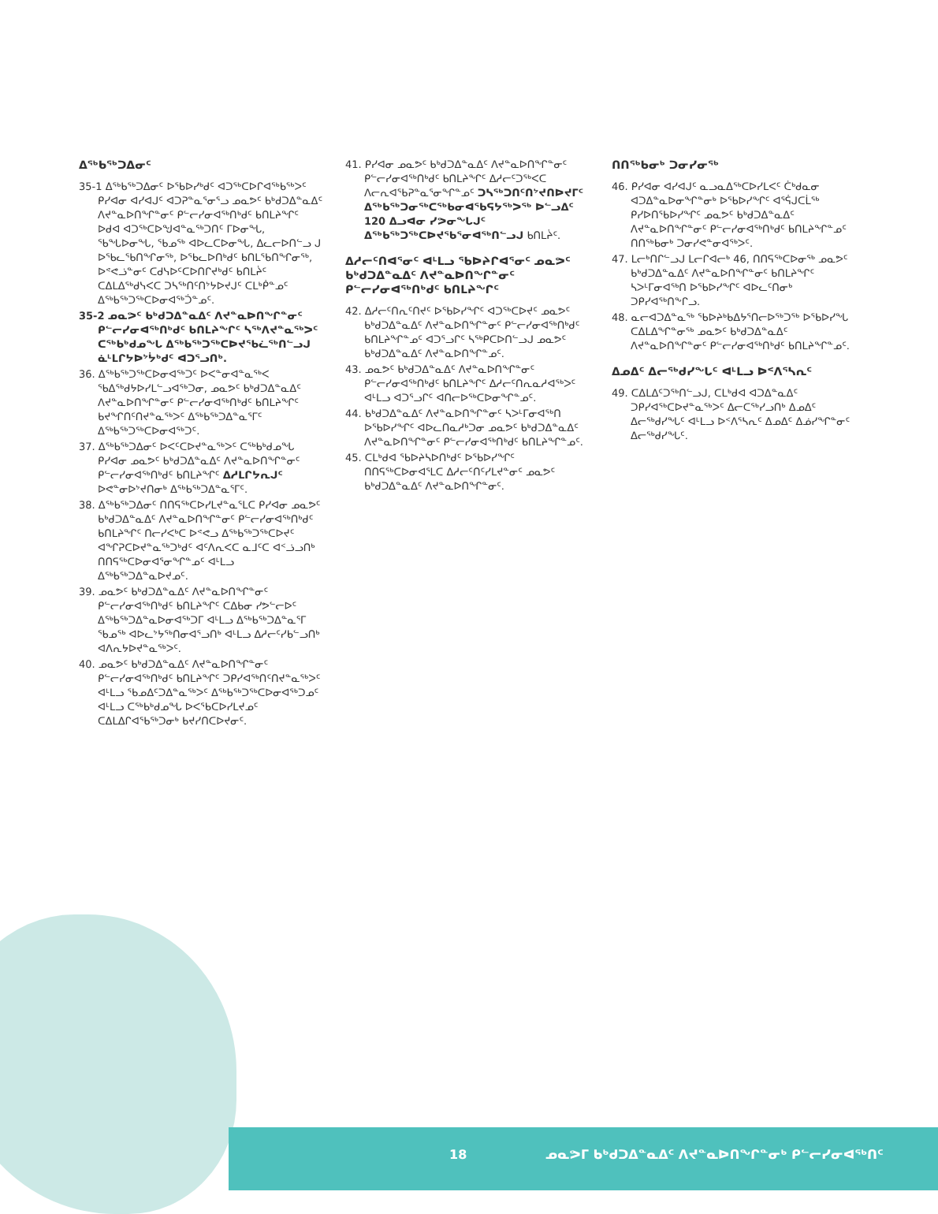ᐃᖅᑲᖅᑐᐃᓂᑦ
35-1 ᐃᖅᑲᖅᑐᐃᓂᑦ ᐅᕐᑲᐅᓯᒃᑯᑦ ᐊᑐᖅᑕᐅᒋᐊᖅᑲᖅᐳᑦ ᑭᓯᐊᓂ ᐊᓯᐊᒍᑦ ᐊᑐᕈᓐᓇᕐᓂᕐᓗ ᓄᓇᕗᑦ ᑲᒃᑯᑐᐃᓐᓇᐃᑦ ᐱᔪᓐᓇᐅᑎᖏᓐᓂᑦ ᑭᓪᓕᓯᓂᐊᖅᑎᒃᑯᑦ ᑲᑎᒪᔨᖏᑦ ᐅᑯᐊ ᐊᑐᖅᑕᐅᖑᐊᓐᓇᖅᑐᑎᑦ ᒥᐅᓂᖓ, ᖃᖓᐅᓂᖓ, ᖃᓄᖅ ᐊᐅᓚᑕᐅᓂᖓ, ᐃᓚᓕᐅᑎᓪᓗ ᒍ ᐅᖃᓚᖃᑎᖏᓂᖅ, ᐅᖃᓚᐅᑎᒃᑯᑦ ᑲᑎᒪᖃᑎᖏᓂᖅ, ᐅᕝᕙᓘᓐᓂᑦ ᑕᑯᓭᐅᑦᑕᐅᑎᒋᔪᒃᑯᑦ ᑲᑎᒪᔩᑦ ᑕᐃᒪᐃᖅᑯᓭᐸᑕ ᑐᓴᖅᑎᑦᑎᔾᔭᐅᔪᒍᑦ ᑕᒪᒃᑮᓐᓄᑦ ᐃᖅᑲᖅᑐᖅᑕᐅᓂᐊᖅᑑᓐᓄᑦ.
35-2 ᓄᓇᕗᑦ ᑲᒃᑯᑐᐃᓐᓇᐃᑦ ᐱᔪᓐᓇᐅᑎᖏᓐᓂᑦ ᑭᓪᓕᓯᓂᐊᖅᑎᒃᑯᑦ ᑲᑎᒪᔨᖏᑦ ᓴᖅᐱᔪᓐᓇᖅᐳᑦ ᑕᖅᑲᒃᑯᓄᖓ ᐃᖅᑲᖅᑐᖅᑕᐅᔪᖃᓛᖅᑎᓪᓗᒍ ᓈᒻᒪᒋᔭᐅᔾᔮᒃᑯᑦ ᐊᑐᕐᓗᑎᒃ.
36. ᐃᖅᑲᖅᑐᖅᑕᐅᓂᐊᖅᑐᑦ ᐅᐸᓐᓂᐊᓐᓇᖅᐸ ᖃᐃᖅᑯᔭᐅᓯᒪᓪᓗᐊᖅᑐᓂ, ᓄᓇᕗᑦ ᑲᒃᑯᑐᐃᓐᓇᐃᑦ ᐱᔪᓐᓇᐅᑎᖏᓐᓂᑦ ᑭᓪᓕᓯᓂᐊᖅᑎᒃᑯᑦ ᑲᑎᒪᔨᖏᑦ ᑲᔪᖏᑎᑦᑎᔪᓐᓇᖅᐳᑦ ᐃᖅᑲᖅᑐᐃᓐᓇᕐᒥᑦ ᐃᖅᑲᖅᑐᖅᑕᐅᓂᐊᖅᑐᑦ.
37. ᐃᖅᑲᖅᑐᐃᓂᑦ ᐅᐸᑦᑕᐅᔪᓐᓇᖅᐳᑦ ᑕᖅᑲᒃᑯᓄᖓ ᑭᓯᐊᓂ ᓄᓇᕗᑦ ᑲᒃᑯᑐᐃᓐᓇᐃᑦ ᐱᔪᓐᓇᐅᑎᖏᓐᓂᑦ ᑭᓪᓕᓯᓂᐊᖅᑎᒃᑯᑦ ᑲᑎᒪᔨᖏᑦ ᐃᓱᒪᒋᔭᕆᒍᑦ ᐅᕙᓐᓂᐅᔾᔪᑎᓂᒃ ᐃᖅᑲᖅᑐᐃᓐᓇᕐᒥᑦ.
38. ᐃᖅᑲᖅᑐᐃᓂᑦ ᑎᑎᕋᖅᑕᐅᓯᒪᔪᓐᓇᕐᒪᑕ ᑭᓯᐊᓂ ᓄᓇᕗᑦ ᑲᒃᑯᑐᐃᓐᓇᐃᑦ ᐱᔪᓐᓇᐅᑎᖏᓐᓂᑦ ᑭᓪᓕᓯᓂᐊᖅᑎᒃᑯᑦ ᑲᑎᒪᔨᖏᑦ ᑎᓕᓯᐸᒃᑕ ᐅᕝᕙᓗ ᐃᖅᑲᖅᑐᖅᑕᐅᔪᑦ ᐊᖏᕈᑕᐅᔪᓐᓇᖅᑐᒃᑯᑦ ᐊᑦᐱᕆᐸᑕ ᓇᒧᑦᑕ ᐊᑉᓘᓗᑎᒃ ᑎᑎᕋᖅᑕᐅᓂᐊᕐᓂᖏᓐᓄᑦ ᐊᒻᒪᓗ ᐃᖅᑲᖅᑐᐃᓐᓇᐅᔪᓄᑦ.
39. ᓄᓇᕗᑦ ᑲᒃᑯᑐᐃᓐᓇᐃᑦ ᐱᔪᓐᓇᐅᑎᖏᓐᓂᑦ ᑭᓪᓕᓯᓂᐊᖅᑎᒃᑯᑦ ᑲᑎᒪᔨᖏᑦ ᑕᐃᑲᓂ ᓯᕗᓪᓕᐅᑦ ᐃᖅᑲᖅᑐᐃᓐᓇᐅᓂᐊᖅᑐᒥ ᐊᒻᒪᓗ ᐃᖅᑲᖅᑐᐃᓐᓇᕐᒥ ᖃᓄᖅ ᐊᐅᓚᔾᔭᖅᑎᓂᐊᕐᓗᑎᒃ ᐊᒻᒪᓗ ᐃᓱᓕᑦᓯᑲᓪᓗᑎᒃ ᐊᐱᕆᔭᐅᔪᓐᓇᖅᐳᑦ.
40. ᓄᓇᕗᑦ ᑲᒃᑯᑐᐃᓐᓇᐃᑦ ᐱᔪᓐᓇᐅᑎᖏᓐᓂᑦ ᑭᓪᓕᓯᓂᐊᖅᑎᒃᑯᑦ ᑲᑎᒪᔨᖏᑦ ᑐᑭᓯᐊᖅᑎᑦᑎᔪᓐᓇᖅᐳᑦ ᐊᒻᒪᓗ ᖃᓄᐃᑦᑐᐃᓐᓇᖅᐳᑦ ᐃᖅᑲᖅᑐᖅᑕᐅᓂᐊᖅᑐᓄᑦ ᐊᒻᒪᓗ ᑕᖅᑲᒃᑯᓄᖓ ᐅᐸᕐᑲᑕᐅᓯᒪᔪᓄᑦ ᑕᐃᒪᐃᒋᐊᖃᖅᑐᓂᒃ ᑲᔪᓯᑎᑕᐅᔪᓂᑦ.
41. ᑭᓯᐊᓂ ᓄᓇᕗᑦ ᑲᒃᑯᑐᐃᓐᓇᐃᑦ ᐱᔪᓐᓇᐅᑎᖏᓐᓂᑦ ᑭᓪᓕᓯᓂᐊᖅᑎᒃᑯᑦ ᑲᑎᒪᔨᖏᑦ ᐃᓱᓕᑦᑐᖅᐸᑕ ᐱᓕᕆᐊᖃᕈᓐᓇᕐᓂᖏᓐᓄᑦ ᑐᓴᖅᑐᑎᑦᑎᔾᔪᑎᐅᔪᒥᑦ ᐃᖅᑲᖅᑐᓂᖅᑕᖅᑲᓂᐊᖃᕋᔭᖅᐳᖅ ᐅᓪᓗᐃᑦ 120 ᐃᓗᐊᓂ ᓯᕗᓂᖓᒍᑦ ᐃᖅᑲᖅᑐᖅᑕᐅᔪᖃᕐᓂᐊᖅᑎᓪᓗᒍ ᑲᑎᒪᔩᑦ.
ᐃᓱᓕᑦᑎᐊᕐᓂᑦ ᐊᒻᒪᓗ ᖃᐅᔨᒋᐊᕐᓂᑦ ᓄᓇᕗᑦ ᑲᒃᑯᑐᐃᓐᓇᐃᑦ ᐱᔪᓐᓇᐅᑎᖏᓐᓂᑦ ᑭᓪᓕᓯᓂᐊᖅᑎᒃᑯᑦ ᑲᑎᒪᔨᖏᑦ
42. ᐃᓱᓕᑦᑎᕆᑦᑎᔪᑦ ᐅᖃᐅᓯᖏᑦ ᐊᑐᖅᑕᐅᔪᑦ ᓄᓇᕗᑦ ᑲᒃᑯᑐᐃᓐᓇᐃᑦ ᐱᔪᓐᓇᐅᑎᖏᓐᓂᑦ ᑭᓪᓕᓯᓂᐊᖅᑎᒃᑯᑦ ᑲᑎᒪᔨᖏᓐᓄᑦ ᐊᑐᕐᓗᒋᑦ ᓴᖅᑭᑕᐅᑎᓪᓗᒍ ᓄᓇᕗᑦ ᑲᒃᑯᑐᐃᓐᓇᐃᑦ ᐱᔪᓐᓇᐅᑎᖏᓐᓄᑦ.
43. ᓄᓇᕗᑦ ᑲᒃᑯᑐᐃᓐᓇᐃᑦ ᐱᔪᓐᓇᐅᑎᖏᓐᓂᑦ ᑭᓪᓕᓯᓂᐊᖅᑎᒃᑯᑦ ᑲᑎᒪᔨᖏᑦ ᐃᓱᓕᑦᑎᕆᓇᓱᐊᖅᐳᑦ ᐊᒻᒪᓗ ᐊᑐᕐᓗᒋᑦ ᐊᑎᓕᐅᖅᑕᐅᓂᖏᓐᓄᑦ.
44. ᑲᒃᑯᑐᐃᓐᓇᐃᑦ ᐱᔪᓐᓇᐅᑎᖏᓐᓂᑦ ᓴᐳᒻᒥᓂᐊᖅᑎ ᐅᖃᐅᓯᖏᑦ ᐊᐅᓚᑎᓇᓱᒃᑐᓂ ᓄᓇᕗᑦ ᑲᒃᑯᑐᐃᓐᓇᐃᑦ ᐱᔪᓐᓇᐅᑎᖏᓐᓂᑦ ᑭᓪᓕᓯᓂᐊᖅᑎᒃᑯᑦ ᑲᑎᒪᔨᖏᓐᓄᑦ.
45. ᑕᒪᒃᑯᐊ ᖃᐅᔨᓴᐅᑎᒃᑯᑦ ᐅᖃᐅᓯᖏᑦ ᑎᑎᕋᖅᑕᐅᓂᐊᕐᒪᑕ ᐃᓱᓕᑦᑎᑦᓯᒪᔪᓐᓂᑦ ᓄᓇᕗᑦ ᑲᒃᑯᑐᐃᓐᓇᐃᑦ ᐱᔪᓐᓇᐅᑎᖏᓐᓂᑦ.
ᑎᑎᖅᑲᓂᒃ ᑐᓂᓯᓂᖅ
46. ᑭᓯᐊᓂ ᐊᓯᐊᒍᑦ ᓇᓗᓇᐃᖅᑕᐅᓯᒪᐸᑦ ᑖᒃᑯᓇᓂ ᐊᑐᐃᓐᓇᐅᓂᖏᓐᓂᒃ ᐅᖃᐅᓯᖏᑦ ᐊᕐᕌᒍᑕᒫᖅ ᑭᓯᐅᑎᖃᐅᓯᖏᑦ ᓄᓇᕗᑦ ᑲᒃᑯᑐᐃᓐᓇᐃᑦ ᐱᔪᓐᓇᐅᑎᖏᓐᓂᑦ ᑭᓪᓕᓯᓂᐊᖅᑎᒃᑯᑦ ᑲᑎᒪᔨᖏᓐᓄᑦ ᑎᑎᖅᑲᓂᒃ ᑐᓂᓯᕙᓐᓂᐊᖅᐳᑦ.
47. ᒪᓕᒃᑎᒋᓪᓗᒍ ᒪᓕᒋᐊᓕᒃ 46, ᑎᑎᕋᖅᑕᐅᓂᖅ ᓄᓇᕗᑦ ᑲᒃᑯᑐᐃᓐᓇᐃᑦ ᐱᔪᓐᓇᐅᑎᖏᓐᓂᑦ ᑲᑎᒪᔨᖏᑦ ᓴᐳᒻᒥᓂᐊᖅᑎ ᐅᖃᐅᓯᖏᑦ ᐊᐅᓚᑦᑎᓂᒃ ᑐᑭᓯᐊᖅᑎᖕᒋᓗ.
48. ᓇᓕᐊᑐᐃᓐᓇᖅ ᖃᐅᔨᒃᑲᐃᔭᕐᑎᓕᐅᖅᑐᖅ ᐅᖃᐅᓯᖓ ᑕᐃᒪᐃᖏᓐᓂᖅ ᓄᓇᕗᑦ ᑲᒃᑯᑐᐃᓐᓇᐃᑦ ᐱᔪᓐᓇᐅᑎᖏᓐᓂᑦ ᑭᓪᓕᓯᓂᐊᖅᑎᒃᑯᑦ ᑲᑎᒪᔨᖏᓐᓄᑦ.
ᐃᓄᐃᑦ ᐃᓕᖅᑯᓯᖓᑦ ᐊᒻᒪᓗ ᐅᑉᐱᕐᓴᕆᑦ
49. ᑕᐃᒪᐃᑦᑐᖅᑎᓪᓗᒍ, ᑕᒪᒃᑯᐊ ᐊᑐᐃᓐᓇᐃᑦ ᑐᑭᓯᐊᖅᑕᐅᔪᓐᓇᖅᐳᑦ ᐃᓕᑕᖅᓯᓗᑎᒃ ᐃᓄᐃᑦ ᐃᓕᖅᑯᓯᖓᑦ ᐊᒻᒪᓗ ᐅᑉᐱᕐᓴᕆᑦ ᐃᓄᐃᑦ ᐃᓅᓯᖏᓐᓂᑦ ᐃᓕᖅᑯᓯᖓᑦ.
18 ᓄᓇᕗᒥ ᑲᒃᑯᑐᐃᓐᓇᐃᑦ ᐱᔪᓐᓇᐅᑎᖏᓐᓂᒃ ᑭᓪᓕᓯᓂᐊᖅᑎᑦ